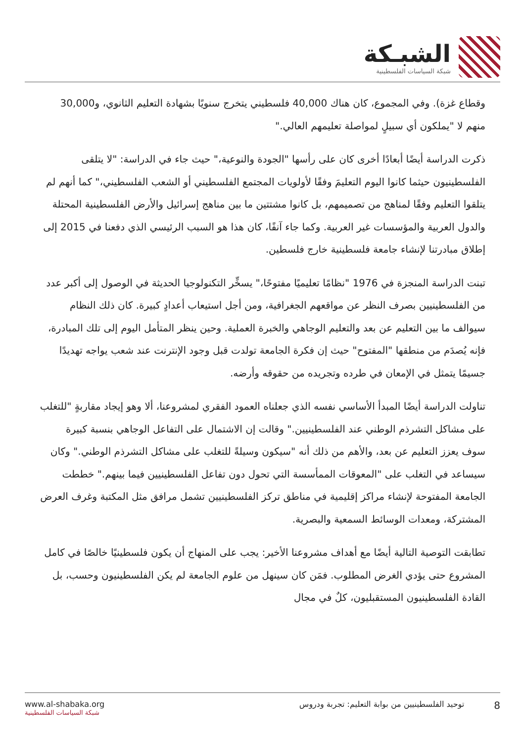الشبـكة
شبكة السياسات الفلسطينية
وقطاع غزة). وفي المجموع، كان هناك 40,000 فلسطيني يتخرج سنويًا بشهادة التعليم الثانوي، و30,000 منهم لا "يملكون أي سبيلٍ لمواصلة تعليمهم العالي."
ذكرت الدراسة أيضًا أبعادًا أخرى كان على رأسها "الجودة والنوعية،" حيث جاء في الدراسة: "لا يتلقى الفلسطينيون حيثما كانوا اليوم التعليمَ وفقًا لأولويات المجتمع الفلسطيني أو الشعب الفلسطيني،" كما أنهم لم يتلقوا التعليم وفقًا لمناهج من تصميمهم، بل كانوا مشتتين ما بين مناهج إسرائيل والأرض الفلسطينية المحتلة والدول العربية والمؤسسات غير العربية. وكما جاء آنفًا، كان هذا هو السبب الرئيسي الذي دفعنا في 2015 إلى إطلاق مبادرتنا لإنشاء جامعة فلسطينية خارج فلسطين.
تبنت الدراسة المنجزة في 1976 "نظامًا تعليميًا مفتوحًا،" يسخِّر التكنولوجيا الحديثة في الوصول إلى أكبر عدد من الفلسطينيين بصرف النظر عن مواقعهم الجغرافية، ومن أجل استيعاب أعدادٍ كبيرة. كان ذلك النظام سيوالف ما بين التعليم عن بعد والتعليم الوجاهي والخبرة العملية. وحين ينظر المتأمل اليوم إلى تلك المبادرة، فإنه يُصدَم من منطقها "المفتوح" حيث إن فكرة الجامعة تولدت قبل وجود الإنترنت عند شعب يواجه تهديدًا جسيمًا يتمثل في الإمعان في طرده وتجريده من حقوقه وأرضه.
تناولت الدراسة أيضًا المبدأ الأساسي نفسه الذي جعلناه العمود الفقري لمشروعنا، ألا وهو إيجاد مقاربةٍ "للتغلب على مشاكل التشرذم الوطني عند الفلسطينيين." وقالت إن الاشتمال على التفاعل الوجاهي بنسبة كبيرة سوف يعزز التعليم عن بعد، والأهم من ذلك أنه "سيكون وسيلةً للتغلب على مشاكل التشرذم الوطني." وكان سيساعد في التغلب على "المعوقات الممأسسة التي تحول دون تفاعل الفلسطينيين فيما بينهم." خططت الجامعة المفتوحة لإنشاء مراكز إقليمية في مناطق تركز الفلسطينيين تشمل مرافق مثل المكتبة وغرف العرض المشتركة، ومعدات الوسائط السمعية والبصرية.
تطابقت التوصية التالية أيضًا مع أهداف مشروعنا الأخير: يجب على المنهاج أن يكون فلسطينيًا خالصًا في كامل المشروع حتى يؤدي الغرض المطلوب. فمَن كان سينهل من علوم الجامعة لم يكن الفلسطينيون وحسب، بل القادة الفلسطينيون المستقبليون، كلٌ في مجال
www.al-shabaka.org
شبكة السياسات الفلسطينية
8 توحيد الفلسطينيين من بوابة التعليم: تجربة ودروس